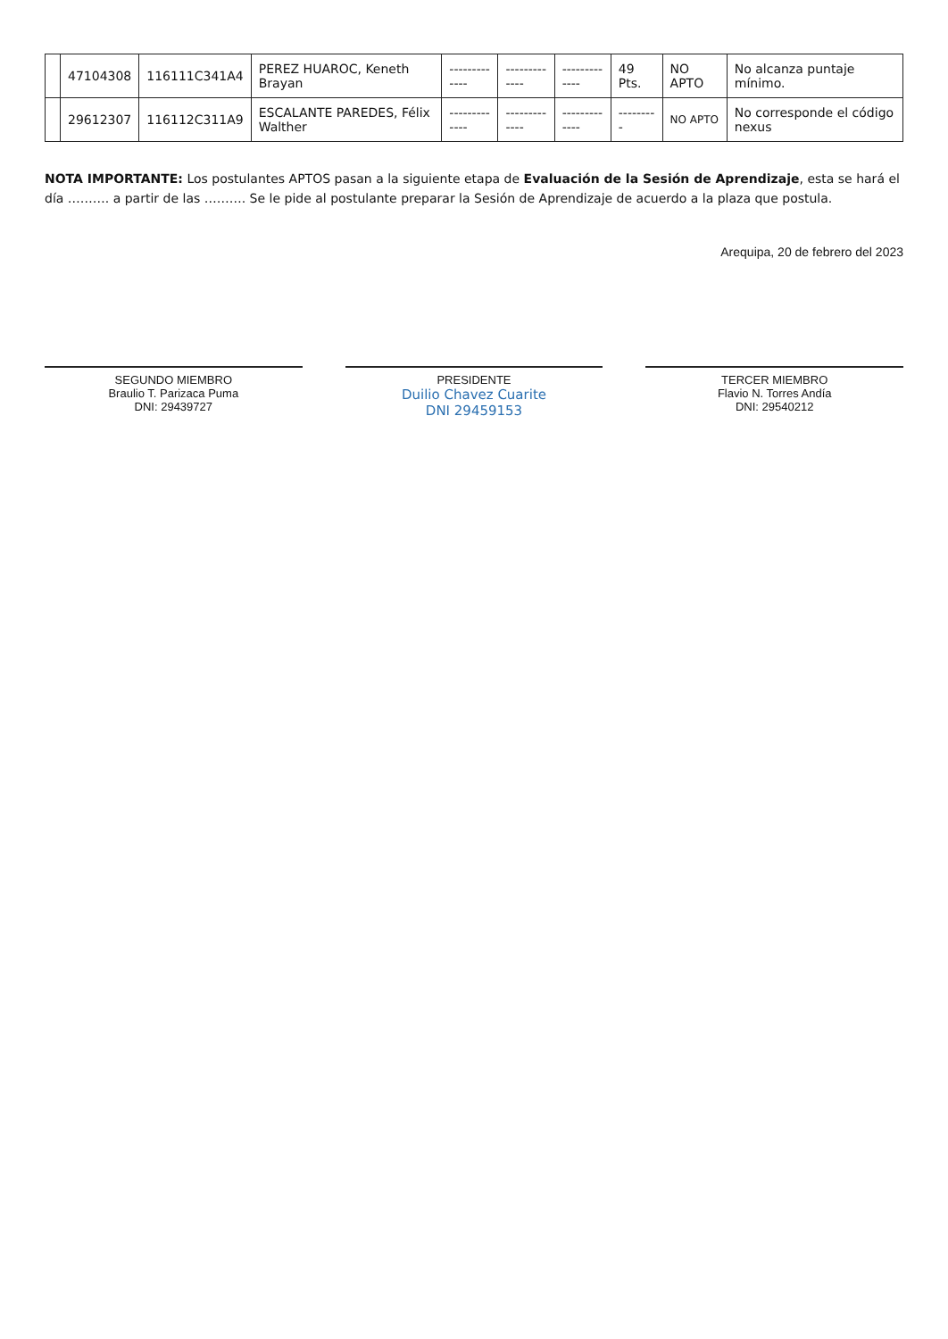| | 47104308 | 116111C341A4 | PEREZ HUAROC, Keneth Brayan | ------------- | ------------- | ------------- | 49 Pts. | NO APTO | No alcanza puntaje mínimo. |
| | 29612307 | 116112C311A9 | ESCALANTE PAREDES, Félix Walther | ------------- | ------------- | ------------- | --------- | NO APTO | No corresponde el código nexus |
NOTA IMPORTANTE: Los postulantes APTOS pasan a la siguiente etapa de Evaluación de la Sesión de Aprendizaje, esta se hará el día ………. a partir de las ………. Se le pide al postulante preparar la Sesión de Aprendizaje de acuerdo a la plaza que postula.
Arequipa, 20 de febrero del 2023
SEGUNDO MIEMBRO
Braulio T. Parizaca Puma
DNI: 29439727
PRESIDENTE
Duilio Chavez Cuarite
DNI 29459153
TERCER MIEMBRO
Flavio N. Torres Andía
DNI: 29540212